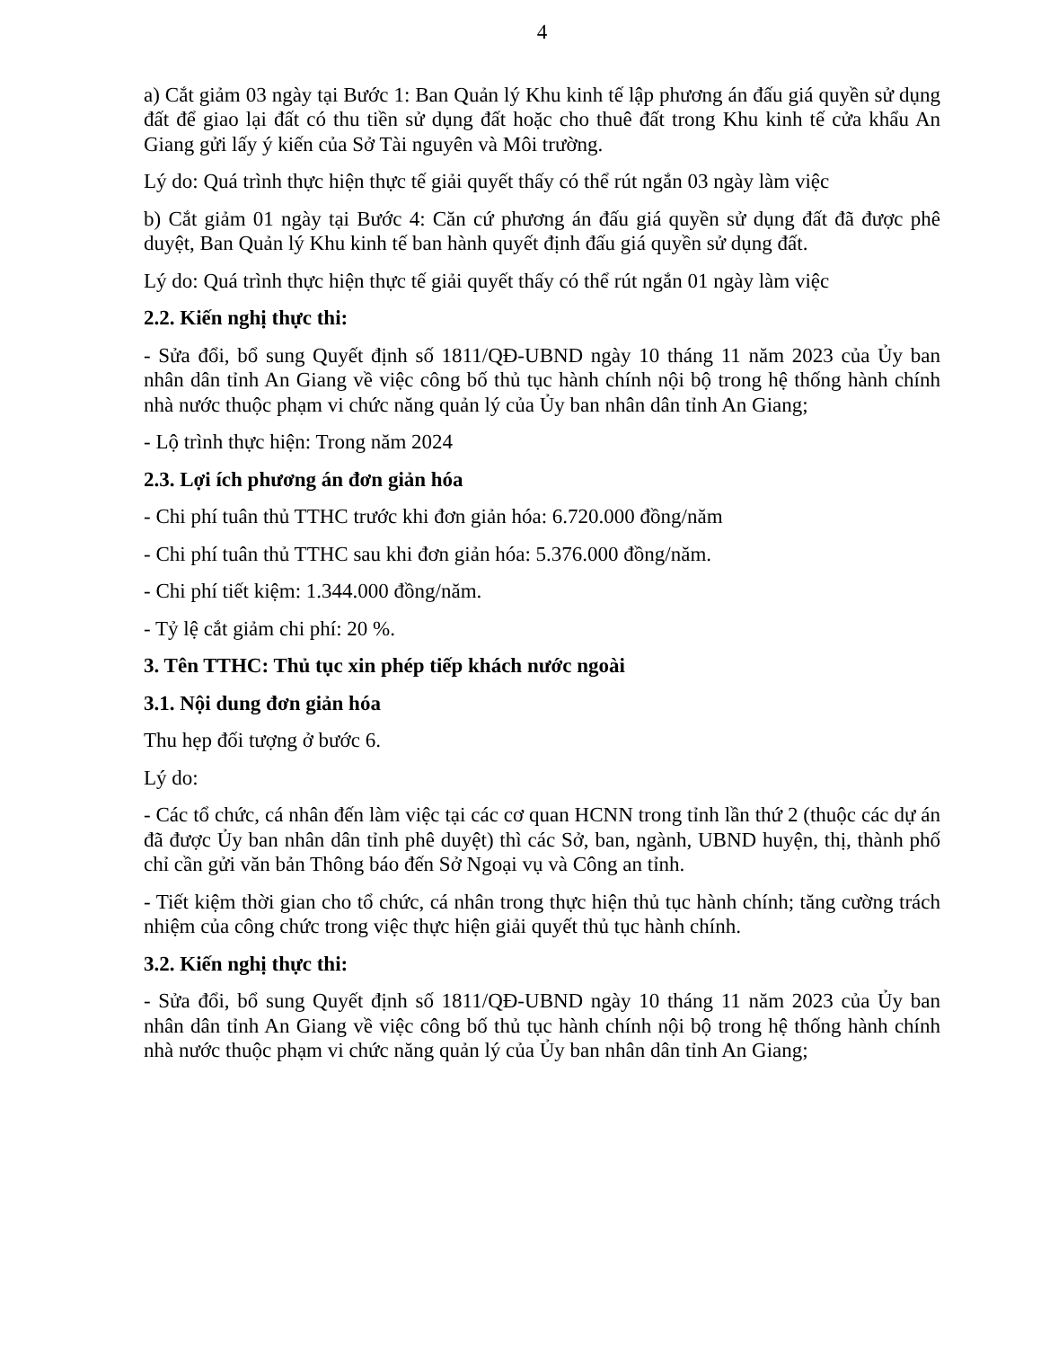4
a) Cắt giảm 03 ngày tại Bước 1: Ban Quản lý Khu kinh tế lập phương án đấu giá quyền sử dụng đất để giao lại đất có thu tiền sử dụng đất hoặc cho thuê đất trong Khu kinh tế cửa khẩu An Giang gửi lấy ý kiến của Sở Tài nguyên và Môi trường.
Lý do: Quá trình thực hiện thực tế giải quyết thấy có thể rút ngắn 03 ngày làm việc
b) Cắt giảm 01 ngày tại Bước 4: Căn cứ phương án đấu giá quyền sử dụng đất đã được phê duyệt, Ban Quản lý Khu kinh tế ban hành quyết định đấu giá quyền sử dụng đất.
Lý do: Quá trình thực hiện thực tế giải quyết thấy có thể rút ngắn 01 ngày làm việc
2.2. Kiến nghị thực thi:
- Sửa đổi, bổ sung Quyết định số 1811/QĐ-UBND ngày 10 tháng 11 năm 2023 của Ủy ban nhân dân tỉnh An Giang về việc công bố thủ tục hành chính nội bộ trong hệ thống hành chính nhà nước thuộc phạm vi chức năng quản lý của Ủy ban nhân dân tỉnh An Giang;
- Lộ trình thực hiện: Trong năm 2024
2.3. Lợi ích phương án đơn giản hóa
- Chi phí tuân thủ TTHC trước khi đơn giản hóa: 6.720.000 đồng/năm
- Chi phí tuân thủ TTHC sau khi đơn giản hóa: 5.376.000 đồng/năm.
- Chi phí tiết kiệm: 1.344.000 đồng/năm.
- Tỷ lệ cắt giảm chi phí: 20 %.
3. Tên TTHC: Thủ tục xin phép tiếp khách nước ngoài
3.1. Nội dung đơn giản hóa
Thu hẹp đối tượng ở bước 6.
Lý do:
- Các tổ chức, cá nhân đến làm việc tại các cơ quan HCNN trong tỉnh lần thứ 2 (thuộc các dự án đã được Ủy ban nhân dân tỉnh phê duyệt) thì các Sở, ban, ngành, UBND huyện, thị, thành phố chỉ cần gửi văn bản Thông báo đến Sở Ngoại vụ và Công an tỉnh.
- Tiết kiệm thời gian cho tổ chức, cá nhân trong thực hiện thủ tục hành chính; tăng cường trách nhiệm của công chức trong việc thực hiện giải quyết thủ tục hành chính.
3.2. Kiến nghị thực thi:
- Sửa đổi, bổ sung Quyết định số 1811/QĐ-UBND ngày 10 tháng 11 năm 2023 của Ủy ban nhân dân tỉnh An Giang về việc công bố thủ tục hành chính nội bộ trong hệ thống hành chính nhà nước thuộc phạm vi chức năng quản lý của Ủy ban nhân dân tỉnh An Giang;